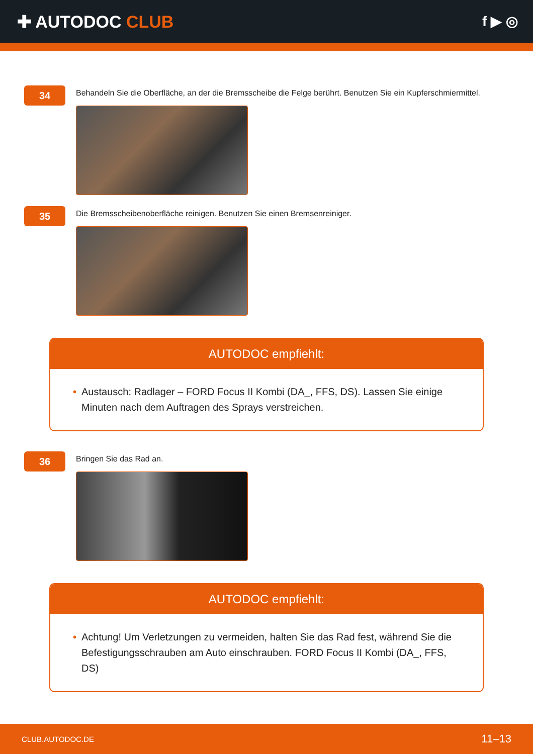✚ AUTODOC CLUB
f ▶ ◎
34
Behandeln Sie die Oberfläche, an der die Bremsscheibe die Felge berührt. Benutzen Sie ein Kupferschmiermittel.
35
Die Bremsscheibenoberfläche reinigen. Benutzen Sie einen Bremsenreiniger.
AUTODOC empfiehlt:
• Austausch: Radlager – FORD Focus II Kombi (DA_, FFS, DS). Lassen Sie einige Minuten nach dem Auftragen des Sprays verstreichen.
36
Bringen Sie das Rad an.
AUTODOC empfiehlt:
• Achtung! Um Verletzungen zu vermeiden, halten Sie das Rad fest, während Sie die Befestigungsschrauben am Auto einschrauben. FORD Focus II Kombi (DA_, FFS, DS)
CLUB.AUTODOC.DE 11–13